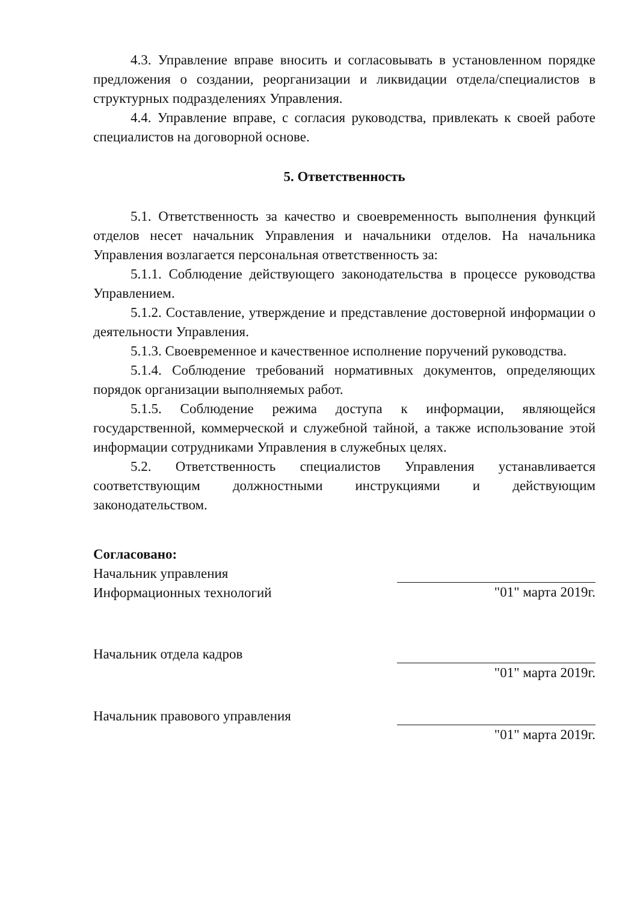4.3. Управление вправе вносить и согласовывать в установленном порядке предложения о создании, реорганизации и ликвидации отдела/специалистов в структурных подразделениях Управления.
4.4. Управление вправе, с согласия руководства, привлекать к своей работе специалистов на договорной основе.
5. Ответственность
5.1. Ответственность за качество и своевременность выполнения функций отделов несет начальник Управления и начальники отделов. На начальника Управления возлагается персональная ответственность за:
5.1.1. Соблюдение действующего законодательства в процессе руководства Управлением.
5.1.2. Составление, утверждение и представление достоверной информации о деятельности Управления.
5.1.3. Своевременное и качественное исполнение поручений руководства.
5.1.4. Соблюдение требований нормативных документов, определяющих порядок организации выполняемых работ.
5.1.5. Соблюдение режима доступа к информации, являющейся государственной, коммерческой и служебной тайной, а также использование этой информации сотрудниками Управления в служебных целях.
5.2. Ответственность специалистов Управления устанавливается соответствующим должностными инструкциями и действующим законодательством.
Согласовано:
Начальник управления
Информационных технологий
"01" марта 2019г.
Начальник отдела кадров "01" марта 2019г.
Начальник правового управления "01" марта 2019г.